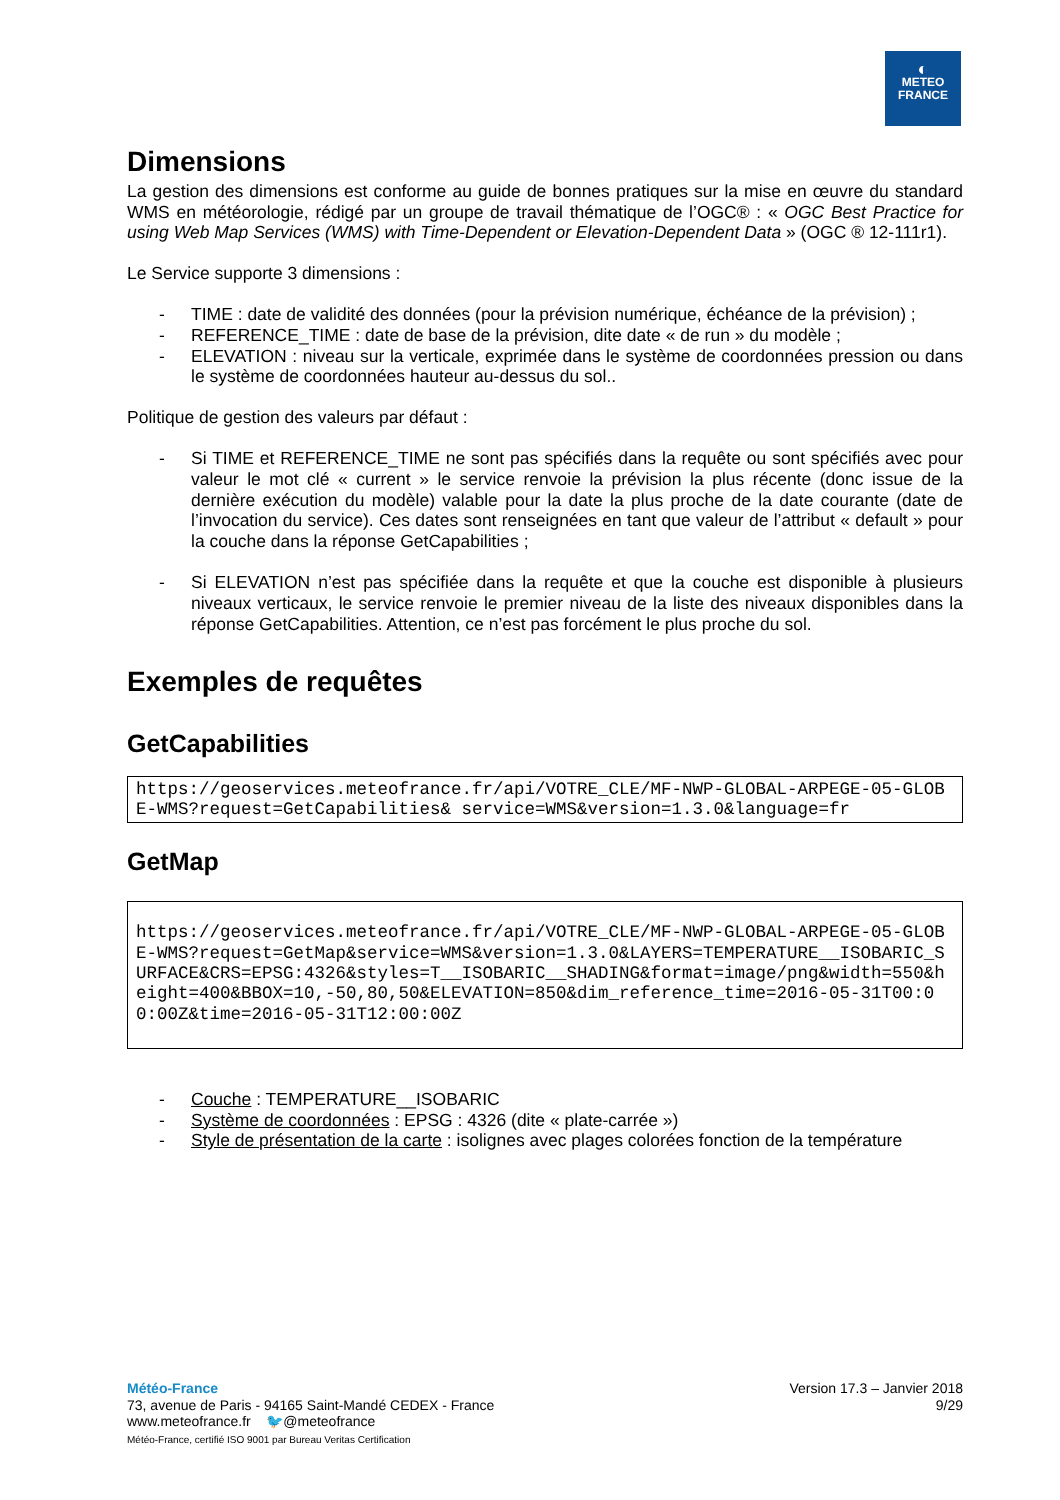◐
METEO
FRANCE
Dimensions
La gestion des dimensions est conforme au guide de bonnes pratiques sur la mise en œuvre du standard WMS en météorologie, rédigé par un groupe de travail thématique de l’OGC® : « OGC Best Practice for using Web Map Services (WMS) with Time-Dependent or Elevation-Dependent Data » (OGC ® 12-111r1).
Le Service supporte 3 dimensions :
- TIME : date de validité des données (pour la prévision numérique, échéance de la prévision) ;
- REFERENCE_TIME : date de base de la prévision, dite date « de run » du modèle ;
- ELEVATION : niveau sur la verticale, exprimée dans le système de coordonnées pression ou dans le système de coordonnées hauteur au-dessus du sol..
Politique de gestion des valeurs par défaut :
- Si TIME et REFERENCE_TIME ne sont pas spécifiés dans la requête ou sont spécifiés avec pour valeur le mot clé « current » le service renvoie la prévision la plus récente (donc issue de la dernière exécution du modèle) valable pour la date la plus proche de la date courante (date de l’invocation du service). Ces dates sont renseignées en tant que valeur de l’attribut « default » pour la couche dans la réponse GetCapabilities ;
- Si ELEVATION n’est pas spécifiée dans la requête et que la couche est disponible à plusieurs niveaux verticaux, le service renvoie le premier niveau de la liste des niveaux disponibles dans la réponse GetCapabilities. Attention, ce n’est pas forcément le plus proche du sol.
Exemples de requêtes
GetCapabilities
https://geoservices.meteofrance.fr/api/VOTRE_CLE/MF-NWP-GLOBAL-ARPEGE-05-GLOBE-WMS?request=GetCapabilities& service=WMS&version=1.3.0&language=fr
GetMap
https://geoservices.meteofrance.fr/api/VOTRE_CLE/MF-NWP-GLOBAL-ARPEGE-05-GLOBE-WMS?request=GetMap&service=WMS&version=1.3.0&LAYERS=TEMPERATURE__ISOBARIC_SURFACE&CRS=EPSG:4326&styles=T__ISOBARIC__SHADING&format=image/png&width=550&height=400&BBOX=10,-50,80,50&ELEVATION=850&dim_reference_time=2016-05-31T00:00:00Z&time=2016-05-31T12:00:00Z
- Couche : TEMPERATURE__ISOBARIC
- Système de coordonnées : EPSG : 4326 (dite « plate-carrée »)
- Style de présentation de la carte : isolignes avec plages colorées fonction de la température
Météo-France
73, avenue de Paris - 94165 Saint-Mandé CEDEX - France
www.meteofrance.fr 🐦@meteofrance
Météo-France, certifié ISO 9001 par Bureau Veritas Certification
Version 17.3 – Janvier 2018
9/29